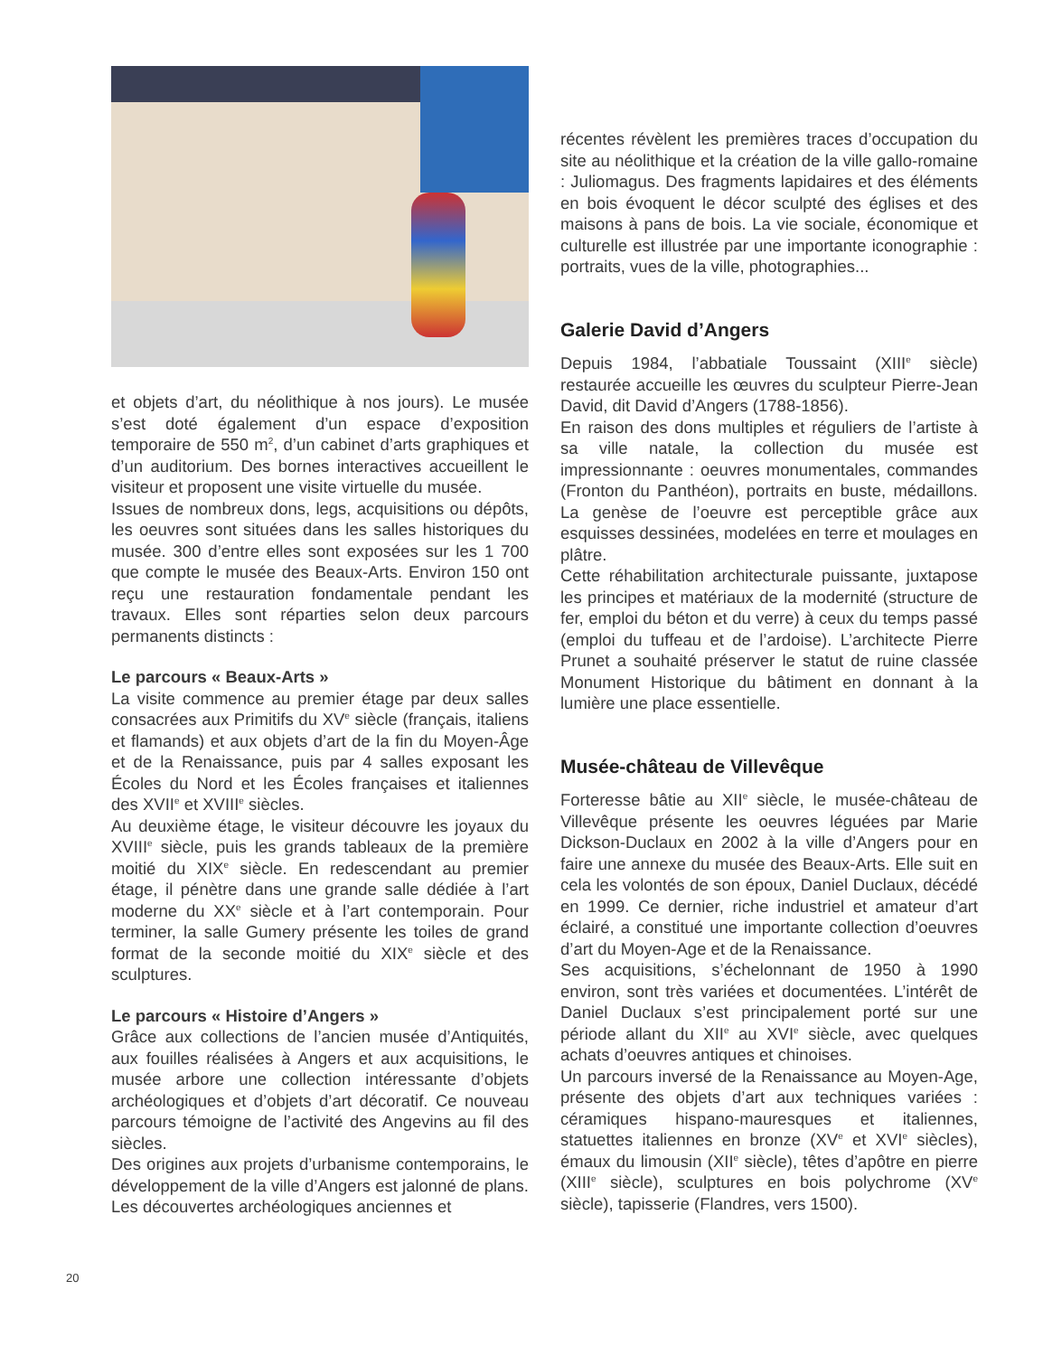et objets d’art, du néolithique à nos jours). Le musée s’est doté également d’un espace d’exposition temporaire de 550 m<sup>2</sup>, d’un cabinet d’arts graphiques et d’un auditorium. Des bornes interactives accueillent le visiteur et proposent une visite virtuelle du musée.
Issues de nombreux dons, legs, acquisitions ou dépôts, les oeuvres sont situées dans les salles historiques du musée. 300 d’entre elles sont exposées sur les 1 700 que compte le musée des Beaux-Arts. Environ 150 ont reçu une restauration fondamentale pendant les travaux. Elles sont réparties selon deux parcours permanents distincts :
Le parcours « Beaux-Arts »
La visite commence au premier étage par deux salles consacrées aux Primitifs du XV<sup>e</sup> siècle (français, italiens et flamands) et aux objets d’art de la fin du Moyen-Âge et de la Renaissance, puis par 4 salles exposant les Écoles du Nord et les Écoles françaises et italiennes des XVII<sup>e</sup> et XVIII<sup>e</sup> siècles.
Au deuxième étage, le visiteur découvre les joyaux du XVIII<sup>e</sup> siècle, puis les grands tableaux de la première moitié du XIX<sup>e</sup> siècle. En redescendant au premier étage, il pénètre dans une grande salle dédiée à l’art moderne du XX<sup>e</sup> siècle et à l’art contemporain. Pour terminer, la salle Gumery présente les toiles de grand format de la seconde moitié du XIX<sup>e</sup> siècle et des sculptures.
Le parcours « Histoire d’Angers »
Grâce aux collections de l’ancien musée d’Antiquités, aux fouilles réalisées à Angers et aux acquisitions, le musée arbore une collection intéressante d’objets archéologiques et d’objets d’art décoratif. Ce nouveau parcours témoigne de l’activité des Angevins au fil des siècles.
Des origines aux projets d’urbanisme contemporains, le développement de la ville d’Angers est jalonné de plans. Les découvertes archéologiques anciennes et
récentes révèlent les premières traces d’occupation du site au néolithique et la création de la ville gallo-romaine : Juliomagus. Des fragments lapidaires et des éléments en bois évoquent le décor sculpté des églises et des maisons à pans de bois. La vie sociale, économique et culturelle est illustrée par une importante iconographie : portraits, vues de la ville, photographies...
Galerie David d’Angers
Depuis 1984, l’abbatiale Toussaint (XIII<sup>e</sup> siècle) restaurée accueille les œuvres du sculpteur Pierre-Jean David, dit David d’Angers (1788-1856).
En raison des dons multiples et réguliers de l’artiste à sa ville natale, la collection du musée est impressionnante : oeuvres monumentales, commandes (Fronton du Panthéon), portraits en buste, médaillons. La genèse de l’oeuvre est perceptible grâce aux esquisses dessinées, modelées en terre et moulages en plâtre.
Cette réhabilitation architecturale puissante, juxtapose les principes et matériaux de la modernité (structure de fer, emploi du béton et du verre) à ceux du temps passé (emploi du tuffeau et de l’ardoise). L’architecte Pierre Prunet a souhaité préserver le statut de ruine classée Monument Historique du bâtiment en donnant à la lumière une place essentielle.
Musée-château de Villevêque
Forteresse bâtie au XII<sup>e</sup> siècle, le musée-château de Villevêque présente les oeuvres léguées par Marie Dickson-Duclaux en 2002 à la ville d’Angers pour en faire une annexe du musée des Beaux-Arts. Elle suit en cela les volontés de son époux, Daniel Duclaux, décédé en 1999. Ce dernier, riche industriel et amateur d’art éclairé, a constitué une importante collection d’oeuvres d’art du Moyen-Age et de la Renaissance.
Ses acquisitions, s’échelonnant de 1950 à 1990 environ, sont très variées et documentées. L’intérêt de Daniel Duclaux s’est principalement porté sur une période allant du XII<sup>e</sup> au XVI<sup>e</sup> siècle, avec quelques achats d’oeuvres antiques et chinoises.
Un parcours inversé de la Renaissance au Moyen-Age, présente des objets d’art aux techniques variées : céramiques hispano-mauresques et italiennes, statuettes italiennes en bronze (XV<sup>e</sup> et XVI<sup>e</sup> siècles), émaux du limousin (XII<sup>e</sup> siècle), têtes d’apôtre en pierre (XIII<sup>e</sup> siècle), sculptures en bois polychrome (XV<sup>e</sup> siècle), tapisserie (Flandres, vers 1500).
20